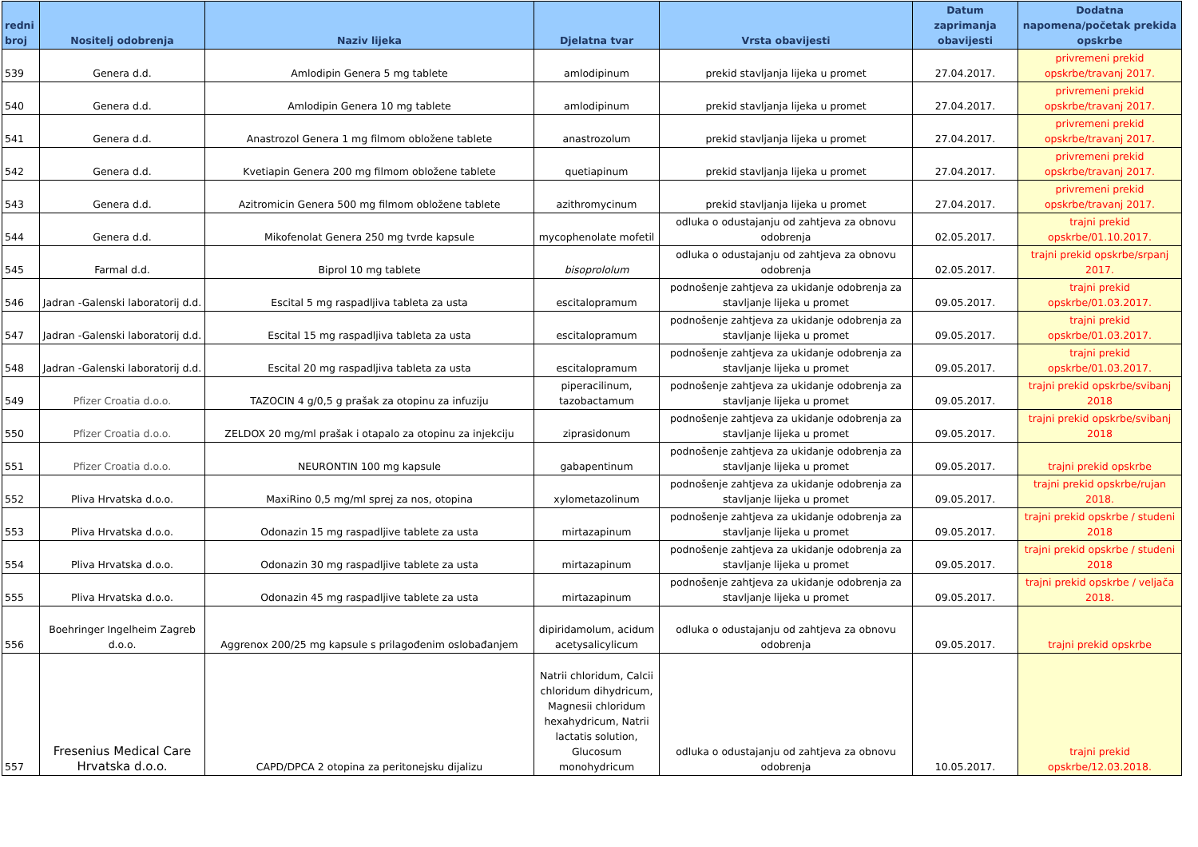| redni broj | Nositelj odobrenja | Naziv lijeka | Djelatna tvar | Vrsta obavijesti | Datum zaprimanja obavijesti | Dodatna napomena/početak prekida opskrbe |
| --- | --- | --- | --- | --- | --- | --- |
| 539 | Genera d.d. | Amlodipin Genera 5 mg tablete | amlodipinum | prekid stavljanja lijeka u promet | 27.04.2017. | privremeni prekid opskrbe/travanj 2017. |
| 540 | Genera d.d. | Amlodipin Genera 10 mg tablete | amlodipinum | prekid stavljanja lijeka u promet | 27.04.2017. | privremeni prekid opskrbe/travanj 2017. |
| 541 | Genera d.d. | Anastrozol Genera 1 mg filmom obložene tablete | anastrozolum | prekid stavljanja lijeka u promet | 27.04.2017. | privremeni prekid opskrbe/travanj 2017. |
| 542 | Genera d.d. | Kvetiapin Genera 200 mg filmom obložene tablete | quetiapinum | prekid stavljanja lijeka u promet | 27.04.2017. | privremeni prekid opskrbe/travanj 2017. |
| 543 | Genera d.d. | Azitromicin Genera 500 mg filmom obložene tablete | azithromycinum | prekid stavljanja lijeka u promet | 27.04.2017. | privremeni prekid opskrbe/travanj 2017. |
| 544 | Genera d.d. | Mikofenolat Genera 250 mg tvrde kapsule | mycophenolate mofetil | odluka o odustajanju od zahtjeva za obnovu odobrenja | 02.05.2017. | trajni prekid opskrbe/01.10.2017. |
| 545 | Farmal d.d. | Biprol 10 mg tablete | bisoprololum | odluka o odustajanju od zahtjeva za obnovu odobrenja | 02.05.2017. | trajni prekid opskrbe/srpanj 2017. |
| 546 | Jadran -Galenski laboratorij d.d. | Escital 5 mg raspadljiva tableta za usta | escitalopramum | podnošenje zahtjeva za ukidanje odobrenja za stavljanje lijeka u promet | 09.05.2017. | trajni prekid opskrbe/01.03.2017. |
| 547 | Jadran -Galenski laboratorij d.d. | Escital 15 mg raspadljiva tableta za usta | escitalopramum | podnošenje zahtjeva za ukidanje odobrenja za stavljanje lijeka u promet | 09.05.2017. | trajni prekid opskrbe/01.03.2017. |
| 548 | Jadran -Galenski laboratorij d.d. | Escital 20 mg raspadljiva tableta za usta | escitalopramum | podnošenje zahtjeva za ukidanje odobrenja za stavljanje lijeka u promet | 09.05.2017. | trajni prekid opskrbe/01.03.2017. |
| 549 | Pfizer Croatia d.o.o. | TAZOCIN 4 g/0,5 g prašak za otopinu za infuziju | piperacilinum, tazobactamum | podnošenje zahtjeva za ukidanje odobrenja za stavljanje lijeka u promet | 09.05.2017. | trajni prekid opskrbe/svibanj 2018 |
| 550 | Pfizer Croatia d.o.o. | ZELDOX 20 mg/ml prašak i otapalo za otopinu za injekciju | ziprasidonum | podnošenje zahtjeva za ukidanje odobrenja za stavljanje lijeka u promet | 09.05.2017. | trajni prekid opskrbe/svibanj 2018 |
| 551 | Pfizer Croatia d.o.o. | NEURONTIN 100 mg kapsule | gabapentinum | podnošenje zahtjeva za ukidanje odobrenja za stavljanje lijeka u promet | 09.05.2017. | trajni prekid opskrbe |
| 552 | Pliva Hrvatska d.o.o. | MaxiRino 0,5 mg/ml sprej za nos, otopina | xylometazolinum | podnošenje zahtjeva za ukidanje odobrenja za stavljanje lijeka u promet | 09.05.2017. | trajni prekid opskrbe/rujan 2018. |
| 553 | Pliva Hrvatska d.o.o. | Odonazin 15 mg raspadljive tablete za usta | mirtazapinum | podnošenje zahtjeva za ukidanje odobrenja za stavljanje lijeka u promet | 09.05.2017. | trajni prekid opskrbe / studeni 2018 |
| 554 | Pliva Hrvatska d.o.o. | Odonazin 30 mg raspadljive tablete za usta | mirtazapinum | podnošenje zahtjeva za ukidanje odobrenja za stavljanje lijeka u promet | 09.05.2017. | trajni prekid opskrbe / studeni 2018 |
| 555 | Pliva Hrvatska d.o.o. | Odonazin 45 mg raspadljive tablete za usta | mirtazapinum | podnošenje zahtjeva za ukidanje odobrenja za stavljanje lijeka u promet | 09.05.2017. | trajni prekid opskrbe / veljača 2018. |
| 556 | Boehringer Ingelheim Zagreb d.o.o. | Aggrenox 200/25 mg kapsule s prilagođenim oslobađanjem | dipiridamolum, acidum acetysalicylicum | odluka o odustajanju od zahtjeva za obnovu odobrenja | 09.05.2017. | trajni prekid opskrbe |
| 557 | Fresenius Medical Care Hrvatska d.o.o. | CAPD/DPCA 2 otopina za peritonejsku dijalizu | Natrii chloridum, Calcii chloridum dihydricum, Magnesii chloridum hexahydricum, Natrii lactatis solution, Glucosum monohydricum | odluka o odustajanju od zahtjeva za obnovu odobrenja | 10.05.2017. | trajni prekid opskrbe/12.03.2018. |